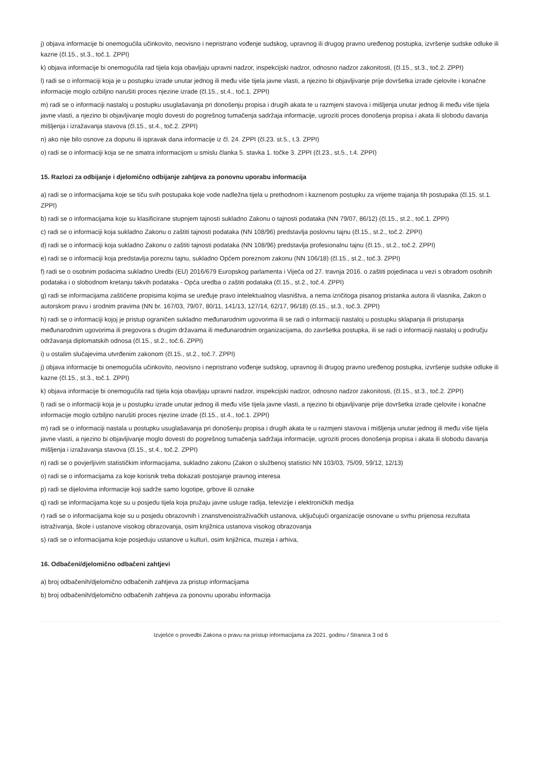j) objava informacije bi onemogućila učinkovito, neovisno i nepristrano vođenje sudskog, upravnog ili drugog pravno uređenog postupka, izvršenje sudske odluke ili kazne (čl.15., st.3., toč.1. ZPPI)
k) objava informacije bi onemogućila rad tijela koja obavljaju upravni nadzor, inspekcijski nadzor, odnosno nadzor zakonitosti, (čl.15., st.3., toč.2. ZPPI)
l) radi se o informaciji koja je u postupku izrade unutar jednog ili među više tijela javne vlasti, a njezino bi objavljivanje prije dovršetka izrade cjelovite i konačne informacije moglo ozbiljno narušiti proces njezine izrade (čl.15., st.4., toč.1. ZPPI)
m) radi se o informaciji nastaloj u postupku usuglašavanja pri donošenju propisa i drugih akata te u razmjeni stavova i mišljenja unutar jednog ili među više tijela javne vlasti, a njezino bi objavljivanje moglo dovesti do pogrešnog tumačenja sadržaja informacije, ugroziti proces donošenja propisa i akata ili slobodu davanja mišljenja i izražavanja stavova (čl.15., st.4., toč.2. ZPPI)
n) ako nije bilo osnove za dopunu ili ispravak dana informacije iz čl. 24. ZPPI (čl.23. st.5., t.3. ZPPI)
o) radi se o informaciji koja se ne smatra informacijom u smislu članka 5. stavka 1. točke 3. ZPPI (čl.23., st.5., t.4. ZPPI)
15. Razlozi za odbijanje i djelomično odbijanje zahtjeva za ponovnu uporabu informacija
a) radi se o informacijama koje se tiču svih postupaka koje vode nadležna tijela u prethodnom i kaznenom postupku za vrijeme trajanja tih postupaka (čl.15. st.1. ZPPI)
b) radi se o informacijama koje su klasificirane stupnjem tajnosti sukladno Zakonu o tajnosti podataka (NN 79/07, 86/12) (čl.15., st.2., toč.1. ZPPI)
c) radi se o informaciji koja sukladno Zakonu o zaštiti tajnosti podataka (NN 108/96) predstavlja poslovnu tajnu (čl.15., st.2., toč.2. ZPPI)
d) radi se o informaciji koja sukladno Zakonu o zaštiti tajnosti podataka (NN 108/96) predstavlja profesionalnu tajnu (čl.15., st.2., toč.2. ZPPI)
e) radi se o informaciji koja predstavlja poreznu tajnu, sukladno Općem poreznom zakonu (NN 106/18) (čl.15., st.2., toč.3. ZPPI)
f) radi se o osobnim podacima sukladno Uredbi (EU) 2016/679 Europskog parlamenta i Vijeća od 27. travnja 2016. o zaštiti pojedinaca u vezi s obradom osobnih podataka i o slobodnom kretanju takvih podataka - Opća uredba o zaštiti podataka (čl.15., st.2., toč.4. ZPPI)
g) radi se informacijama zaštićene propisima kojima se uređuje pravo intelektualnog vlasništva, a nema izričitoga pisanog pristanka autora ili vlasnika, Zakon o autorskom pravu i srodnim pravima (NN br. 167/03, 79/07, 80/11, 141/13, 127/14, 62/17, 96/18) (čl.15., st.3., toč.3. ZPPI)
h) radi se o informaciji kojoj je pristup ograničen sukladno međunarodnim ugovorima ili se radi o informaciji nastaloj u postupku sklapanja ili pristupanja međunarodnim ugovorima ili pregovora s drugim državama ili međunarodnim organizacijama, do završetka postupka, ili se radi o informaciji nastaloj u području održavanja diplomatskih odnosa (čl.15., st.2., toč.6. ZPPI)
i) u ostalim slučajevima utvrđenim zakonom (čl.15., st.2., toč.7. ZPPI)
j) objava informacije bi onemogućila učinkovito, neovisno i nepristrano vođenje sudskog, upravnog ili drugog pravno uređenog postupka, izvršenje sudske odluke ili kazne (čl.15., st.3., toč.1. ZPPI)
k) objava informacije bi onemogućila rad tijela koja obavljaju upravni nadzor, inspekcijski nadzor, odnosno nadzor zakonitosti, (čl.15., st.3., toč.2. ZPPI)
l) radi se o informaciji koja je u postupku izrade unutar jednog ili među više tijela javne vlasti, a njezino bi objavljivanje prije dovršetka izrade cjelovite i konačne informacije moglo ozbiljno narušiti proces njezine izrade (čl.15., st.4., toč.1. ZPPI)
m) radi se o informaciji nastala u postupku usuglašavanja pri donošenju propisa i drugih akata te u razmjeni stavova i mišljenja unutar jednog ili među više tijela javne vlasti, a njezino bi objavljivanje moglo dovesti do pogrešnog tumačenja sadržaja informacije, ugroziti proces donošenja propisa i akata ili slobodu davanja mišljenja i izražavanja stavova (čl.15., st.4., toč.2. ZPPI)
n) radi se o povjerljivim statističkim informacijama, sukladno zakonu (Zakon o službenoj statistici NN 103/03, 75/09, 59/12, 12/13)
o) radi se o informacijama za koje korisnik treba dokazati postojanje pravnog interesa
p) radi se dijelovima informacije koji sadrže samo logotipe, grbove ili oznake
q) radi se informacijama koje su u posjedu tijela koja pružaju javne usluge radija, televizije i elektroničkih medija
r) radi se o informacijama koje su u posjedu obrazovnih i znanstvenoistraživačkih ustanova, uključujući organizacije osnovane u svrhu prijenosa rezultata istraživanja, škole i ustanove visokog obrazovanja, osim knjižnica ustanova visokog obrazovanja
s) radi se o informacijama koje posjeduju ustanove u kulturi, osim knjižnica, muzeja i arhiva,
16. Odbačeni/djelomično odbačeni zahtjevi
a) broj odbačenih/djelomično odbačenih zahtjeva za pristup informacijama
b) broj odbačenih/djelomično odbačenih zahtjeva za ponovnu uporabu informacija
Izvješće o provedbi Zakona o pravu na pristup informacijama za 2021. godinu / Stranica 3 od 6